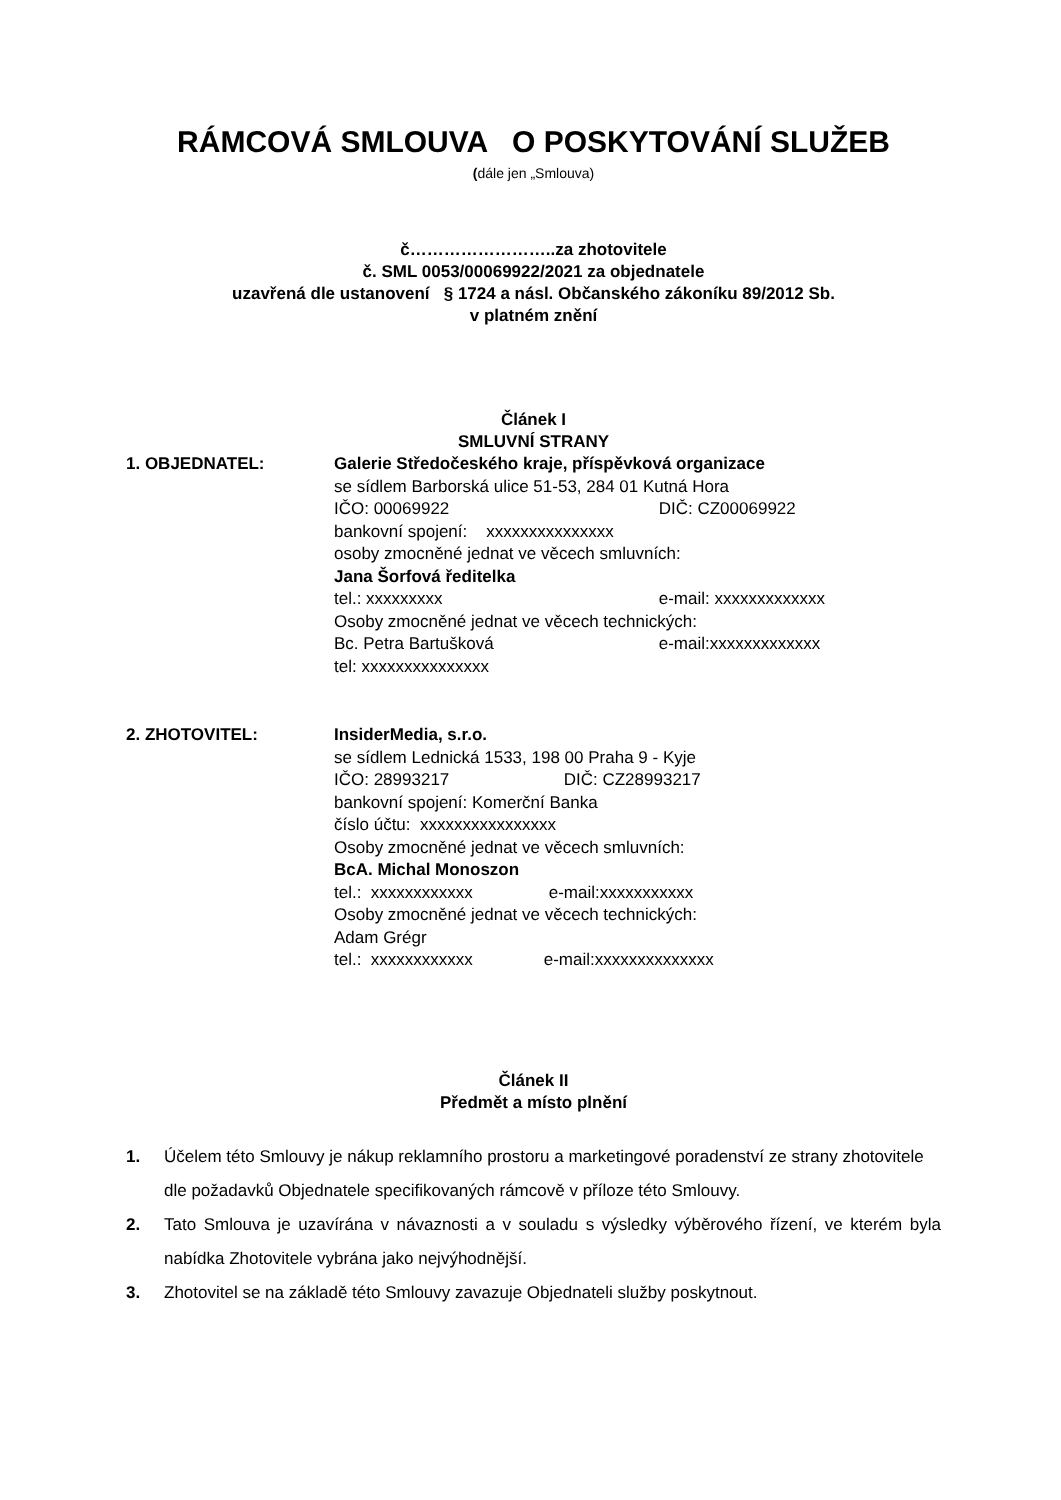RÁMCOVÁ SMLOUVA O POSKYTOVÁNÍ SLUŽEB
(dále jen „Smlouva)
č……………………..za zhotovitele
č. SML 0053/00069922/2021 za objednatele
uzavřená dle ustanovení § 1724 a násl. Občanského zákoníku 89/2012 Sb.
v platném znění
Článek I
SMLUVNÍ STRANY
1. OBJEDNATEL: Galerie Středočeského kraje, příspěvková organizace
se sídlem Barborská ulice 51-53, 284 01 Kutná Hora
IČO: 00069922 DIČ: CZ00069922
bankovní spojení: xxxxxxxxxxxxxxx
osoby zmocněné jednat ve věcech smluvních:
Jana Šorfová ředitelka
tel.: xxxxxxxxx e-mail: xxxxxxxxxxxxx
Osoby zmocněné jednat ve věcech technických:
Bc. Petra Bartušková e-mail:xxxxxxxxxxxxx
tel: xxxxxxxxxxxxxxx
2. ZHOTOVITEL: InsiderMedia, s.r.o.
se sídlem Lednická 1533, 198 00 Praha 9 - Kyje
IČO: 28993217 DIČ: CZ28993217
bankovní spojení: Komerční Banka
číslo účtu: xxxxxxxxxxxxxxxx
Osoby zmocněné jednat ve věcech smluvních:
BcA. Michal Monoszon
tel.: xxxxxxxxxxxx e-mail:xxxxxxxxxxx
Osoby zmocněné jednat ve věcech technických:
Adam Grégr
tel.: xxxxxxxxxxxx e-mail:xxxxxxxxxxxxxx
Článek II
Předmět a místo plnění
1. Účelem této Smlouvy je nákup reklamního prostoru a marketingové poradenství ze strany zhotovitele dle požadavků Objednatele specifikovaných rámcově v příloze této Smlouvy.
2. Tato Smlouva je uzavírána v návaznosti a v souladu s výsledky výběrového řízení, ve kterém byla nabídka Zhotovitele vybrána jako nejvýhodnější.
3. Zhotovitel se na základě této Smlouvy zavazuje Objednateli služby poskytnout.